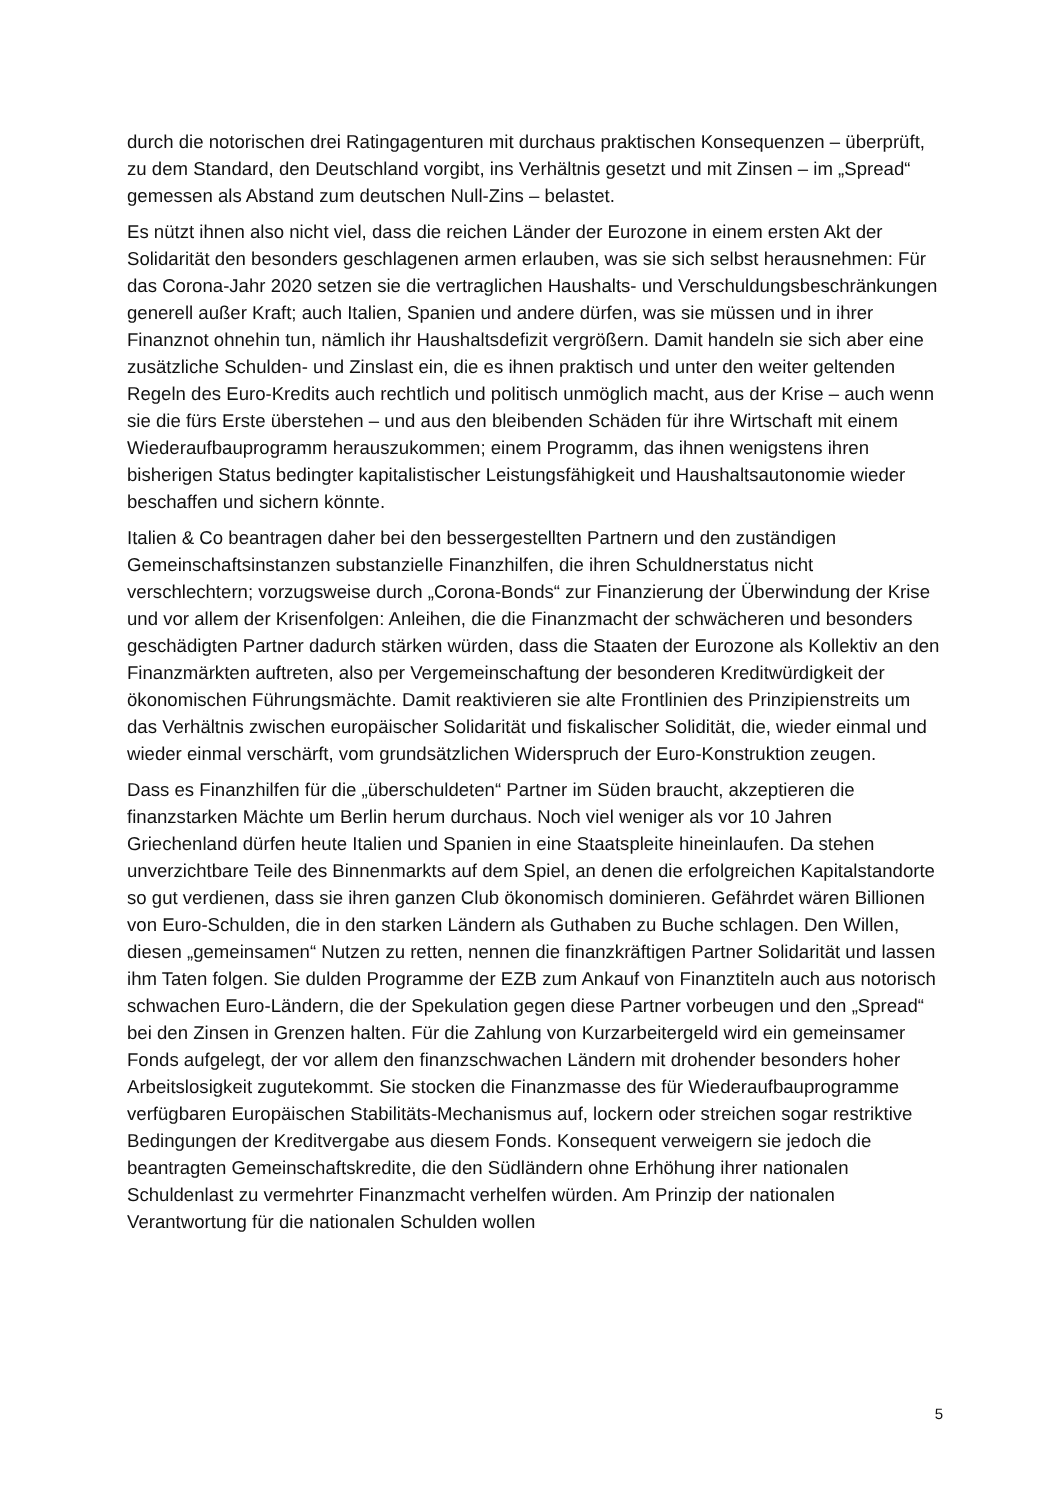durch die notorischen drei Ratingagenturen mit durchaus praktischen Konsequenzen – überprüft, zu dem Standard, den Deutschland vorgibt, ins Verhältnis gesetzt und mit Zinsen – im „Spread“ gemessen als Abstand zum deutschen Null-Zins – belastet.
Es nützt ihnen also nicht viel, dass die reichen Länder der Eurozone in einem ersten Akt der Solidarität den besonders geschlagenen armen erlauben, was sie sich selbst herausnehmen: Für das Corona-Jahr 2020 setzen sie die vertraglichen Haushalts- und Verschuldungsbeschränkungen generell außer Kraft; auch Italien, Spanien und andere dürfen, was sie müssen und in ihrer Finanznot ohnehin tun, nämlich ihr Haushaltsdefizit vergrößern. Damit handeln sie sich aber eine zusätzliche Schulden- und Zinslast ein, die es ihnen praktisch und unter den weiter geltenden Regeln des Euro-Kredits auch rechtlich und politisch unmöglich macht, aus der Krise – auch wenn sie die fürs Erste überstehen – und aus den bleibenden Schäden für ihre Wirtschaft mit einem Wiederaufbauprogramm herauszukommen; einem Programm, das ihnen wenigstens ihren bisherigen Status bedingter kapitalistischer Leistungsfähigkeit und Haushaltsautonomie wieder beschaffen und sichern könnte.
Italien & Co beantragen daher bei den bessergestellten Partnern und den zuständigen Gemeinschaftsinstanzen substanzielle Finanzhilfen, die ihren Schuldnerstatus nicht verschlechtern; vorzugsweise durch „Corona-Bonds“ zur Finanzierung der Überwindung der Krise und vor allem der Krisenfolgen: Anleihen, die die Finanzmacht der schwächeren und besonders geschädigten Partner dadurch stärken würden, dass die Staaten der Eurozone als Kollektiv an den Finanzmärkten auftreten, also per Vergemeinschaftung der besonderen Kreditwürdigkeit der ökonomischen Führungsmächte. Damit reaktivieren sie alte Frontlinien des Prinzipienstreits um das Verhältnis zwischen europäischer Solidarität und fiskalischer Solidität, die, wieder einmal und wieder einmal verschärft, vom grundsätzlichen Widerspruch der Euro-Konstruktion zeugen.
Dass es Finanzhilfen für die „überschuldeten“ Partner im Süden braucht, akzeptieren die finanzstarken Mächte um Berlin herum durchaus. Noch viel weniger als vor 10 Jahren Griechenland dürfen heute Italien und Spanien in eine Staatspleite hineinlaufen. Da stehen unverzichtbare Teile des Binnenmarkts auf dem Spiel, an denen die erfolgreichen Kapitalstandorte so gut verdienen, dass sie ihren ganzen Club ökonomisch dominieren. Gefährdet wären Billionen von Euro-Schulden, die in den starken Ländern als Guthaben zu Buche schlagen. Den Willen, diesen „gemeinsamen“ Nutzen zu retten, nennen die finanzkräftigen Partner Solidarität und lassen ihm Taten folgen. Sie dulden Programme der EZB zum Ankauf von Finanztiteln auch aus notorisch schwachen Euro-Ländern, die der Spekulation gegen diese Partner vorbeugen und den „Spread“ bei den Zinsen in Grenzen halten. Für die Zahlung von Kurzarbeitergeld wird ein gemeinsamer Fonds aufgelegt, der vor allem den finanzschwachen Ländern mit drohender besonders hoher Arbeitslosigkeit zugutekommt. Sie stocken die Finanzmasse des für Wiederaufbauprogramme verfügbaren Europäischen Stabilitäts-Mechanismus auf, lockern oder streichen sogar restriktive Bedingungen der Kreditvergabe aus diesem Fonds. Konsequent verweigern sie jedoch die beantragten Gemeinschaftskredite, die den Südländern ohne Erhöhung ihrer nationalen Schuldenlast zu vermehrter Finanzmacht verhelfen würden. Am Prinzip der nationalen Verantwortung für die nationalen Schulden wollen
5